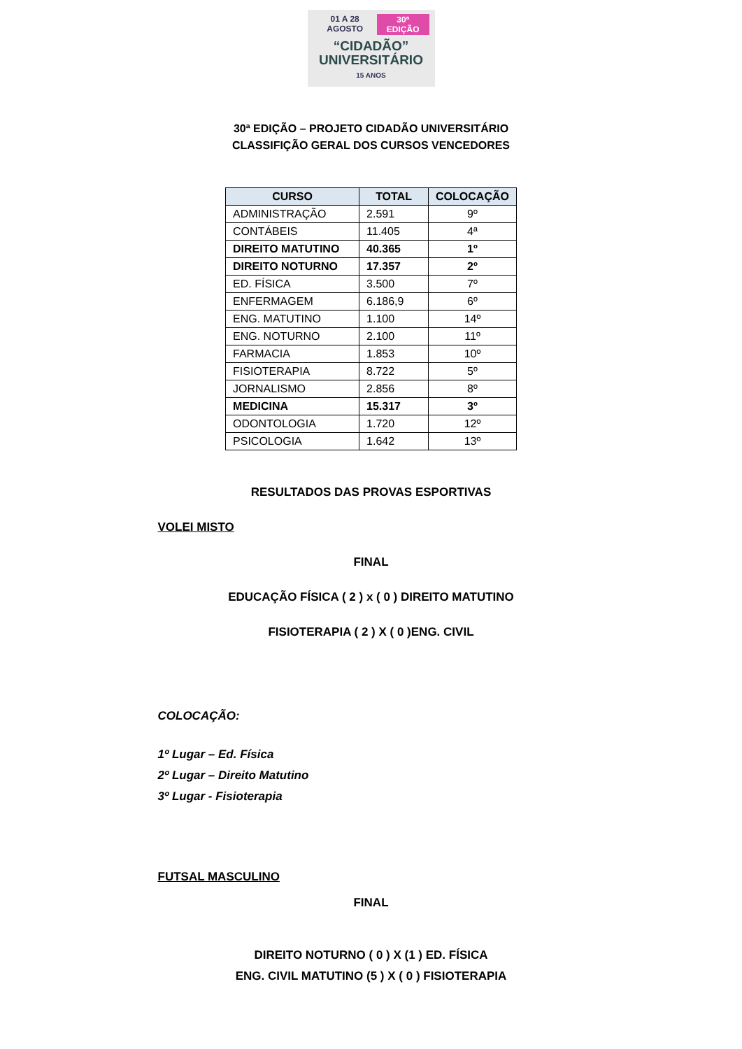01 A 28 AGOSTO 30ª EDIÇÃO
“CIDADÃO”
UNIVERSITÁRIO
15 ANOS
30ª EDIÇÃO – PROJETO CIDADÃO UNIVERSITÁRIO
CLASSIFIÇÃO GERAL DOS CURSOS VENCEDORES
| CURSO | TOTAL | COLOCAÇÃO |
| --- | --- | --- |
| ADMINISTRAÇÃO | 2.591 | 9º |
| CONTÁBEIS | 11.405 | 4ª |
| DIREITO MATUTINO | 40.365 | 1º |
| DIREITO NOTURNO | 17.357 | 2º |
| ED. FÍSICA | 3.500 | 7º |
| ENFERMAGEM | 6.186,9 | 6º |
| ENG. MATUTINO | 1.100 | 14º |
| ENG. NOTURNO | 2.100 | 11º |
| FARMACIA | 1.853 | 10º |
| FISIOTERAPIA | 8.722 | 5º |
| JORNALISMO | 2.856 | 8º |
| MEDICINA | 15.317 | 3º |
| ODONTOLOGIA | 1.720 | 12º |
| PSICOLOGIA | 1.642 | 13º |
RESULTADOS DAS PROVAS ESPORTIVAS
VOLEI MISTO
FINAL
EDUCAÇÃO FÍSICA ( 2 ) x ( 0 ) DIREITO MATUTINO
FISIOTERAPIA ( 2 ) X ( 0 )ENG. CIVIL
COLOCAÇÃO:
1º Lugar – Ed. Física
2º Lugar – Direito Matutino
3º Lugar - Fisioterapia
FUTSAL MASCULINO
FINAL
DIREITO NOTURNO ( 0 ) X (1 ) ED. FÍSICA
ENG. CIVIL MATUTINO (5 ) X ( 0 ) FISIOTERAPIA